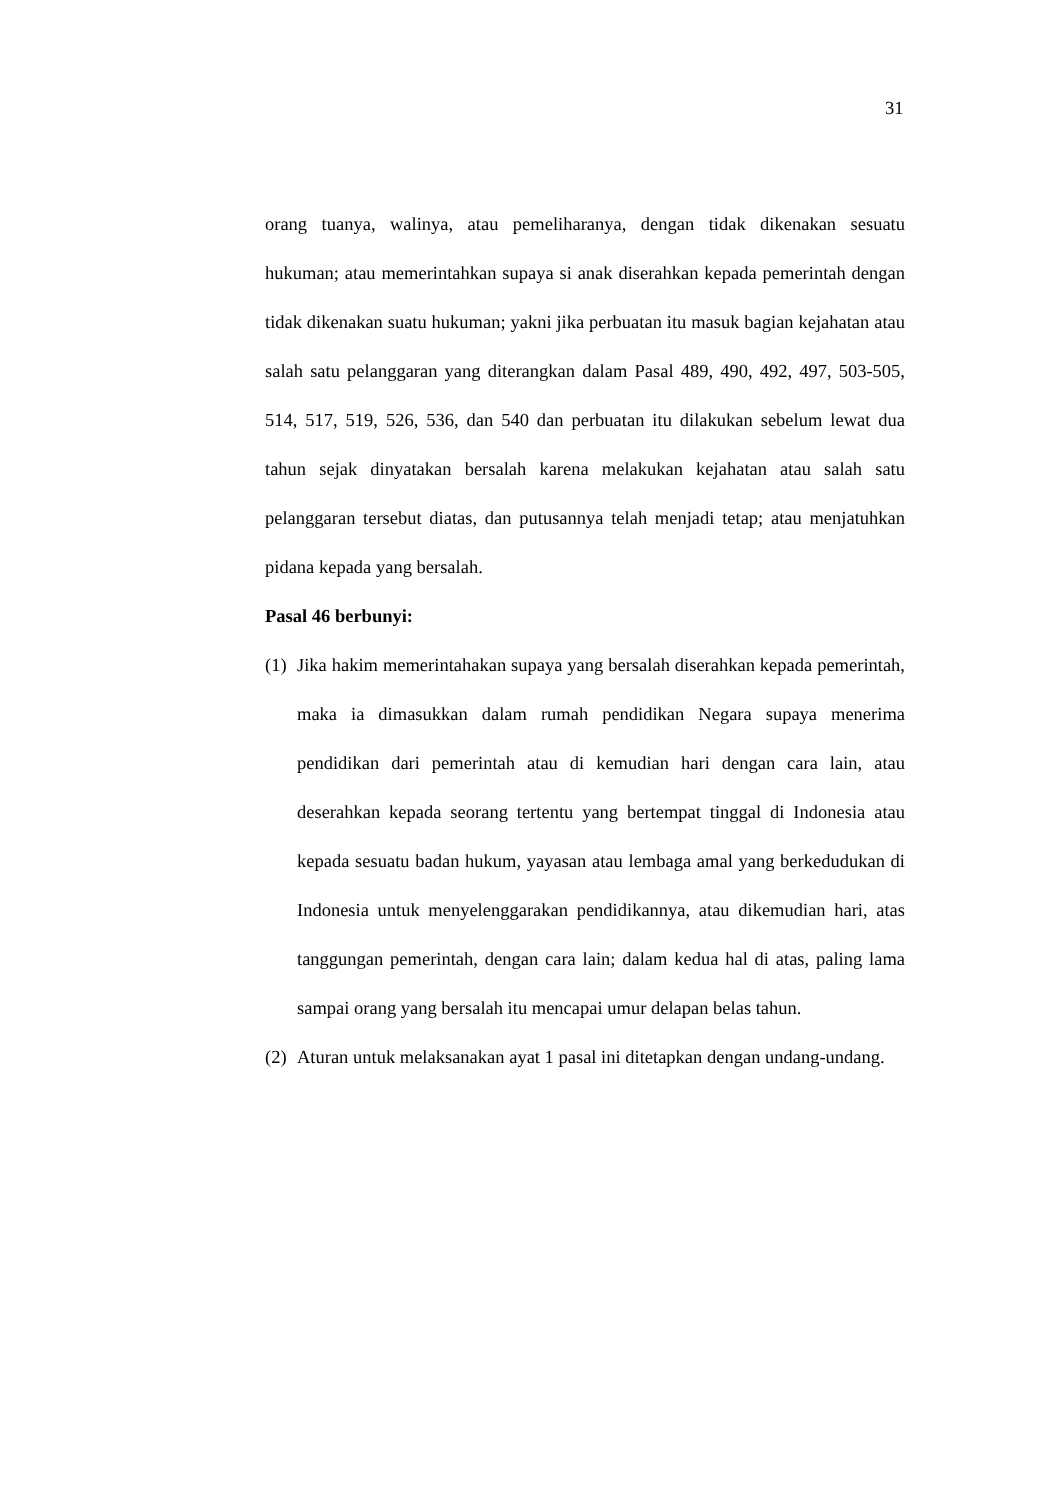31
orang tuanya, walinya, atau pemeliharanya, dengan tidak dikenakan sesuatu hukuman; atau memerintahkan supaya si anak diserahkan kepada pemerintah dengan tidak dikenakan suatu hukuman; yakni jika perbuatan itu masuk bagian kejahatan atau salah satu pelanggaran yang diterangkan dalam Pasal 489, 490, 492, 497, 503-505, 514, 517, 519, 526, 536, dan 540 dan perbuatan itu dilakukan sebelum lewat dua tahun sejak dinyatakan bersalah karena melakukan kejahatan atau salah satu pelanggaran tersebut diatas, dan putusannya telah menjadi tetap; atau menjatuhkan pidana kepada yang bersalah.
Pasal 46 berbunyi:
(1)
Jika hakim memerintahakan supaya yang bersalah diserahkan kepada pemerintah, maka ia dimasukkan dalam rumah pendidikan Negara supaya menerima pendidikan dari pemerintah atau di kemudian hari dengan cara lain, atau deserahkan kepada seorang tertentu yang bertempat tinggal di Indonesia atau kepada sesuatu badan hukum, yayasan atau lembaga amal yang berkedudukan di Indonesia untuk menyelenggarakan pendidikannya, atau dikemudian hari, atas tanggungan pemerintah, dengan cara lain; dalam kedua hal di atas, paling lama sampai orang yang bersalah itu mencapai umur delapan belas tahun.
(2)
Aturan untuk melaksanakan ayat 1 pasal ini ditetapkan dengan undang-undang.